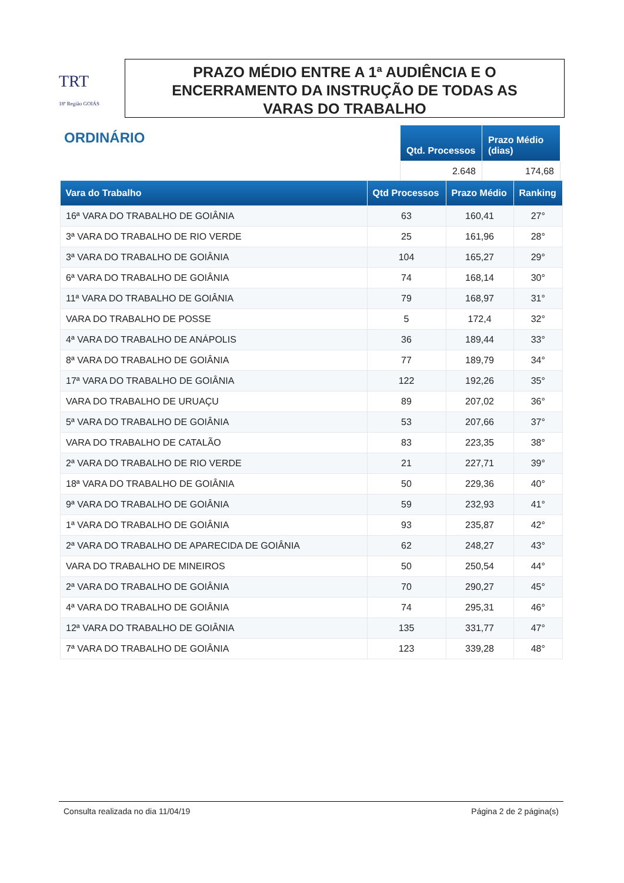TRT
18ª Região GOIÁS
PRAZO MÉDIO ENTRE A 1ª AUDIÊNCIA E O
ENCERRAMENTO DA INSTRUÇÃO DE TODAS AS
VARAS DO TRABALHO
ORDINÁRIO
| Qtd. Processos | Prazo Médio (dias) |
| --- | --- |
| 2.648 | 174,68 |
| Vara do Trabalho | Qtd Processos | Prazo Médio | Ranking |
| --- | --- | --- | --- |
| 16ª VARA DO TRABALHO DE GOIÂNIA | 63 | 160,41 | 27° |
| 3ª VARA DO TRABALHO DE RIO VERDE | 25 | 161,96 | 28° |
| 3ª VARA DO TRABALHO DE GOIÂNIA | 104 | 165,27 | 29° |
| 6ª VARA DO TRABALHO DE GOIÂNIA | 74 | 168,14 | 30° |
| 11ª VARA DO TRABALHO DE GOIÂNIA | 79 | 168,97 | 31° |
| VARA DO TRABALHO DE POSSE | 5 | 172,4 | 32° |
| 4ª VARA DO TRABALHO DE ANÁPOLIS | 36 | 189,44 | 33° |
| 8ª VARA DO TRABALHO DE GOIÂNIA | 77 | 189,79 | 34° |
| 17ª VARA DO TRABALHO DE GOIÂNIA | 122 | 192,26 | 35° |
| VARA DO TRABALHO DE URUAÇU | 89 | 207,02 | 36° |
| 5ª VARA DO TRABALHO DE GOIÂNIA | 53 | 207,66 | 37° |
| VARA DO TRABALHO DE CATALÃO | 83 | 223,35 | 38° |
| 2ª VARA DO TRABALHO DE RIO VERDE | 21 | 227,71 | 39° |
| 18ª VARA DO TRABALHO DE GOIÂNIA | 50 | 229,36 | 40° |
| 9ª VARA DO TRABALHO DE GOIÂNIA | 59 | 232,93 | 41° |
| 1ª VARA DO TRABALHO DE GOIÂNIA | 93 | 235,87 | 42° |
| 2ª VARA DO TRABALHO DE APARECIDA DE GOIÂNIA | 62 | 248,27 | 43° |
| VARA DO TRABALHO DE MINEIROS | 50 | 250,54 | 44° |
| 2ª VARA DO TRABALHO DE GOIÂNIA | 70 | 290,27 | 45° |
| 4ª VARA DO TRABALHO DE GOIÂNIA | 74 | 295,31 | 46° |
| 12ª VARA DO TRABALHO DE GOIÂNIA | 135 | 331,77 | 47° |
| 7ª VARA DO TRABALHO DE GOIÂNIA | 123 | 339,28 | 48° |
Consulta realizada no dia 11/04/19 Página 2 de 2 página(s)